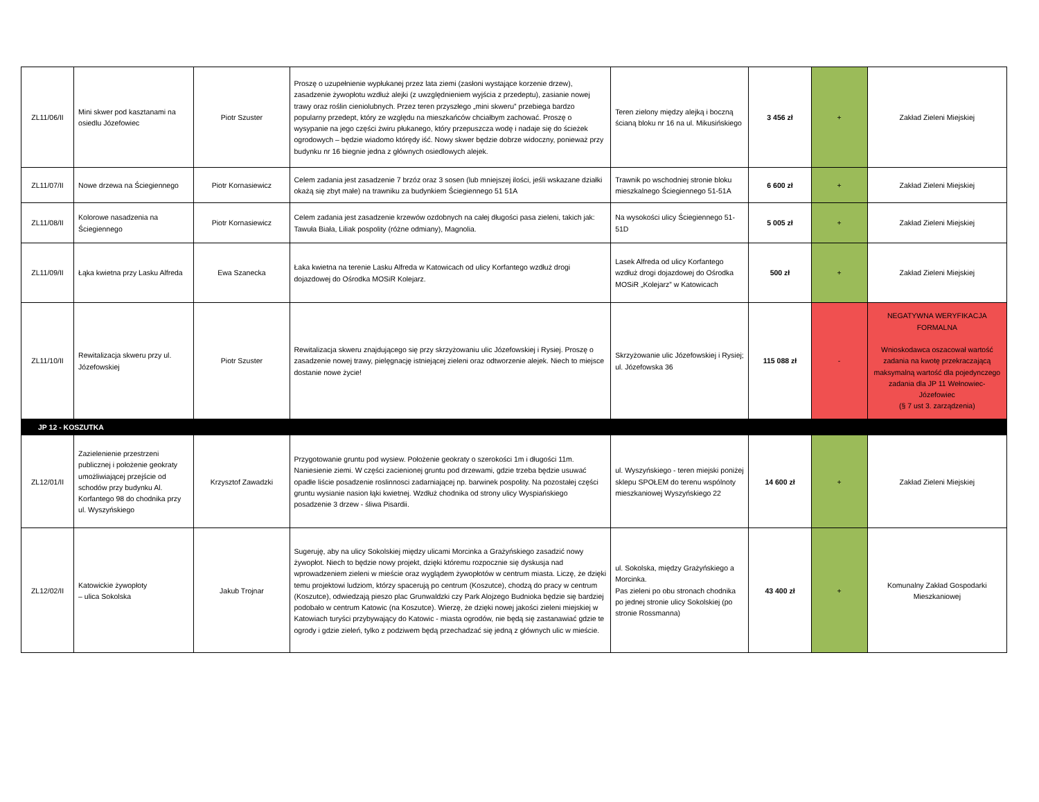| ZL11/06/II | Mini skwer pod kasztanami na osiedlu Józefowiec | Piotr Szuster | Proszę o uzupełnienie wypłukanej przez lata ziemi (zasłoni wystające korzenie drzew), zasadzenie żywopłotu wzdłuż alejki (z uwzględnieniem wyjścia z przedeptu), zasianie nowej trawy oraz roślin cieniolubnych. Przez teren przyszłego „mini skweru” przebiega bardzo popularny przedept, który ze względu na mieszkańców chciałbym zachować. Proszę o wysypanie na jego części żwiru płukanego, który przepuszcza wodę i nadaje się do ścieżek ogrodowych – będzie wiadomo którędy iść. Nowy skwer będzie dobrze widoczny, ponieważ przy budynku nr 16 biegnie jedna z głównych osiedlowych alejek. | Teren zielony między alejką i boczną ścianą bloku nr 16 na ul. Mikusińskiego | 3 456 zł | + | Zakład Zieleni Miejskiej |
| ZL11/07/II | Nowe drzewa na Ściegiennego | Piotr Kornasiewicz | Celem zadania jest zasadzenie 7 brzóz oraz 3 sosen (lub mniejszej ilości, jeśli wskazane działki okażą się zbyt małe) na trawniku za budynkiem Ściegiennego 51 51A | Trawnik po wschodniej stronie bloku mieszkalnego Ściegiennego 51-51A | 6 600 zł | + | Zakład Zieleni Miejskiej |
| ZL11/08/II | Kolorowe nasadzenia na Ściegiennego | Piotr Kornasiewicz | Celem zadania jest zasadzenie krzewów ozdobnych na całej długości pasa zieleni, takich jak: Tawuła Biała, Liliak pospolity (różne odmiany), Magnolia. | Na wysokości ulicy Ściegiennego 51-51D | 5 005 zł | + | Zakład Zieleni Miejskiej |
| ZL11/09/II | Łąka kwietna przy Lasku Alfreda | Ewa Szanecka | Łaka kwietna na terenie Lasku Alfreda w Katowicach od ulicy Korfantego wzdłuż drogi dojazdowej do Ośrodka MOSiR Kolejarz. | Lasek Alfreda od ulicy Korfantego wzdłuż drogi dojazdowej do Ośrodka MOSiR „Kolejarz” w Katowicach | 500 zł | + | Zakład Zieleni Miejskiej |
| ZL11/10/II | Rewitalizacja skweru przy ul. Józefowskiej | Piotr Szuster | Rewitalizacja skweru znajdującego się przy skrzyżowaniu ulic Józefowskiej i Rysiej. Proszę o zasadzenie nowej trawy, pielęgnację istniejącej zieleni oraz odtworzenie alejek. Niech to miejsce dostanie nowe życie! | Skrzyżowanie ulic Józefowskiej i Rysiej; ul. Józefowska 36 | 115 088 zł | - | NEGATYWNA WERYFIKACJA FORMALNA Wnioskodawca oszacował wartość zadania na kwotę przekraczającą maksymalną wartość dla pojedynczego zadania dla JP 11 Wełnowiec-Józefowiec (§ 7 ust 3. zarządzenia) |
| JP 12 - KOSZUTKA | | | | | | | |
| ZL12/01/II | Zazielenienie przestrzeni publicznej i położenie geokraty umożliwiającej przejście od schodów przy budynku Al. Korfantego 98 do chodnika przy ul. Wyszyńskiego | Krzysztof Zawadzki | Przygotowanie gruntu pod wysiew. Położenie geokraty o szerokości 1m i długości 11m. Naniesienie ziemi. W części zacienionej gruntu pod drzewami, gdzie trzeba będzie usuwać opadłe liście posadzenie roslinnosci zadarniającej np. barwinek pospolity. Na pozostałej części gruntu wysianie nasion łąki kwietnej. Wzdłuż chodnika od strony ulicy Wyspiańskiego posadzenie 3 drzew - śliwa Pisardii. | ul. Wyszyńskiego - teren miejski poniżej sklepu SPOŁEM do terenu wspólnoty mieszkaniowej Wyszyńskiego 22 | 14 600 zł | + | Zakład Zieleni Miejskiej |
| ZL12/02/II | Katowickie żywopłoty – ulica Sokolska | Jakub Trojnar | Sugeruję, aby na ulicy Sokolskiej między ulicami Morcinka a Grażyńskiego zasadzić nowy żywopłot. Niech to będzie nowy projekt, dzięki któremu rozpocznie się dyskusja nad wprowadzeniem zieleni w mieście oraz wyglądem żywopłotów w centrum miasta. Liczę, że dzięki temu projektowi ludziom, którzy spacerują po centrum (Koszutce), chodzą do pracy w centrum (Koszutce), odwiedzają pieszo plac Grunwaldzki czy Park Alojzego Budnioka będzie się bardziej podobało w centrum Katowic (na Koszutce). Wierzę, że dzięki nowej jakości zieleni miejskiej w Katowiach turyści przybywający do Katowic - miasta ogrodów, nie będą się zastanawiać gdzie te ogrody i gdzie zieleń, tylko z podziwem będą przechadzać się jedną z głównych ulic w mieście. | ul. Sokolska, między Grażyńskiego a Morcinka. Pas zieleni po obu stronach chodnika po jednej stronie ulicy Sokolskiej (po stronie Rossmanna) | 43 400 zł | + | Komunalny Zakład Gospodarki Mieszkaniowej |